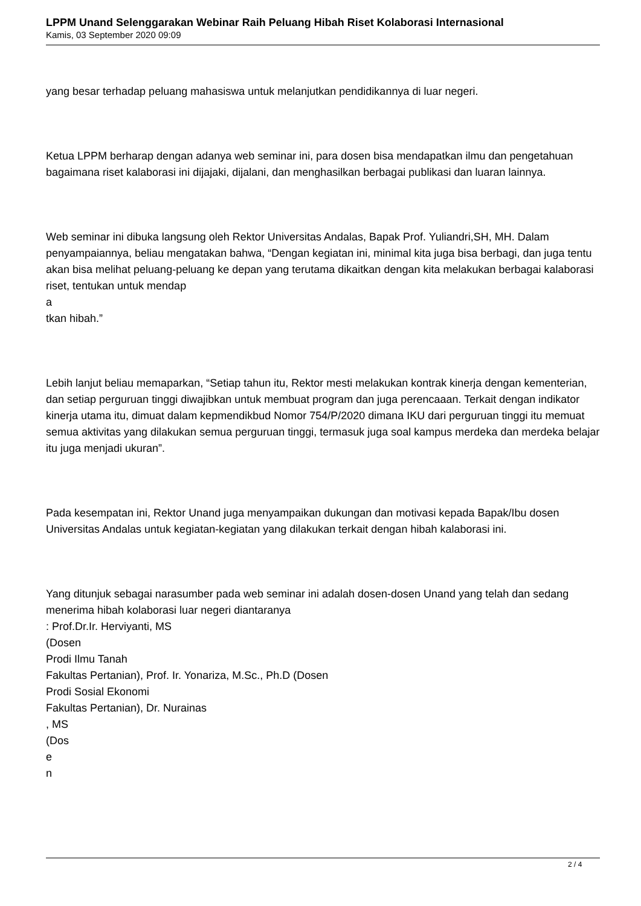LPPM Unand Selenggarakan Webinar Raih Peluang Hibah Riset Kolaborasi Internasional
Kamis, 03 September 2020 09:09
yang besar terhadap peluang mahasiswa untuk melanjutkan pendidikannya di luar negeri.
Ketua LPPM berharap dengan adanya web seminar ini, para dosen bisa mendapatkan ilmu dan pengetahuan bagaimana riset kalaborasi ini dijajaki, dijalani, dan menghasilkan berbagai publikasi dan luaran lainnya.
Web seminar ini dibuka langsung oleh Rektor Universitas Andalas, Bapak Prof. Yuliandri,SH, MH. Dalam penyampaiannya, beliau mengatakan bahwa, “Dengan kegiatan ini, minimal kita juga bisa berbagi, dan juga tentu akan bisa melihat peluang-peluang ke depan yang terutama dikaitkan dengan kita melakukan berbagai kalaborasi riset, tentukan untuk mendap
a
tkan hibah.”
Lebih lanjut beliau memaparkan, “Setiap tahun itu, Rektor mesti melakukan kontrak kinerja dengan kementerian, dan setiap perguruan tinggi diwajibkan untuk membuat program dan juga perencaaan. Terkait dengan indikator kinerja utama itu, dimuat dalam kepmendikbud Nomor 754/P/2020 dimana IKU dari perguruan tinggi itu memuat semua aktivitas yang dilakukan semua perguruan tinggi, termasuk juga soal kampus merdeka dan merdeka belajar itu juga menjadi ukuran”.
Pada kesempatan ini, Rektor Unand juga menyampaikan dukungan dan motivasi kepada Bapak/Ibu dosen Universitas Andalas untuk kegiatan-kegiatan yang dilakukan terkait dengan hibah kalaborasi ini.
Yang ditunjuk sebagai narasumber pada web seminar ini adalah dosen-dosen Unand yang telah dan sedang menerima hibah kolaborasi luar negeri diantaranya
: Prof.Dr.Ir. Herviyanti, MS
(Dosen
Prodi Ilmu Tanah
Fakultas Pertanian), Prof. Ir. Yonariza, M.Sc., Ph.D (Dosen
Prodi Sosial Ekonomi
Fakultas Pertanian), Dr. Nurainas
, MS
(Dos
e
n
2 / 4